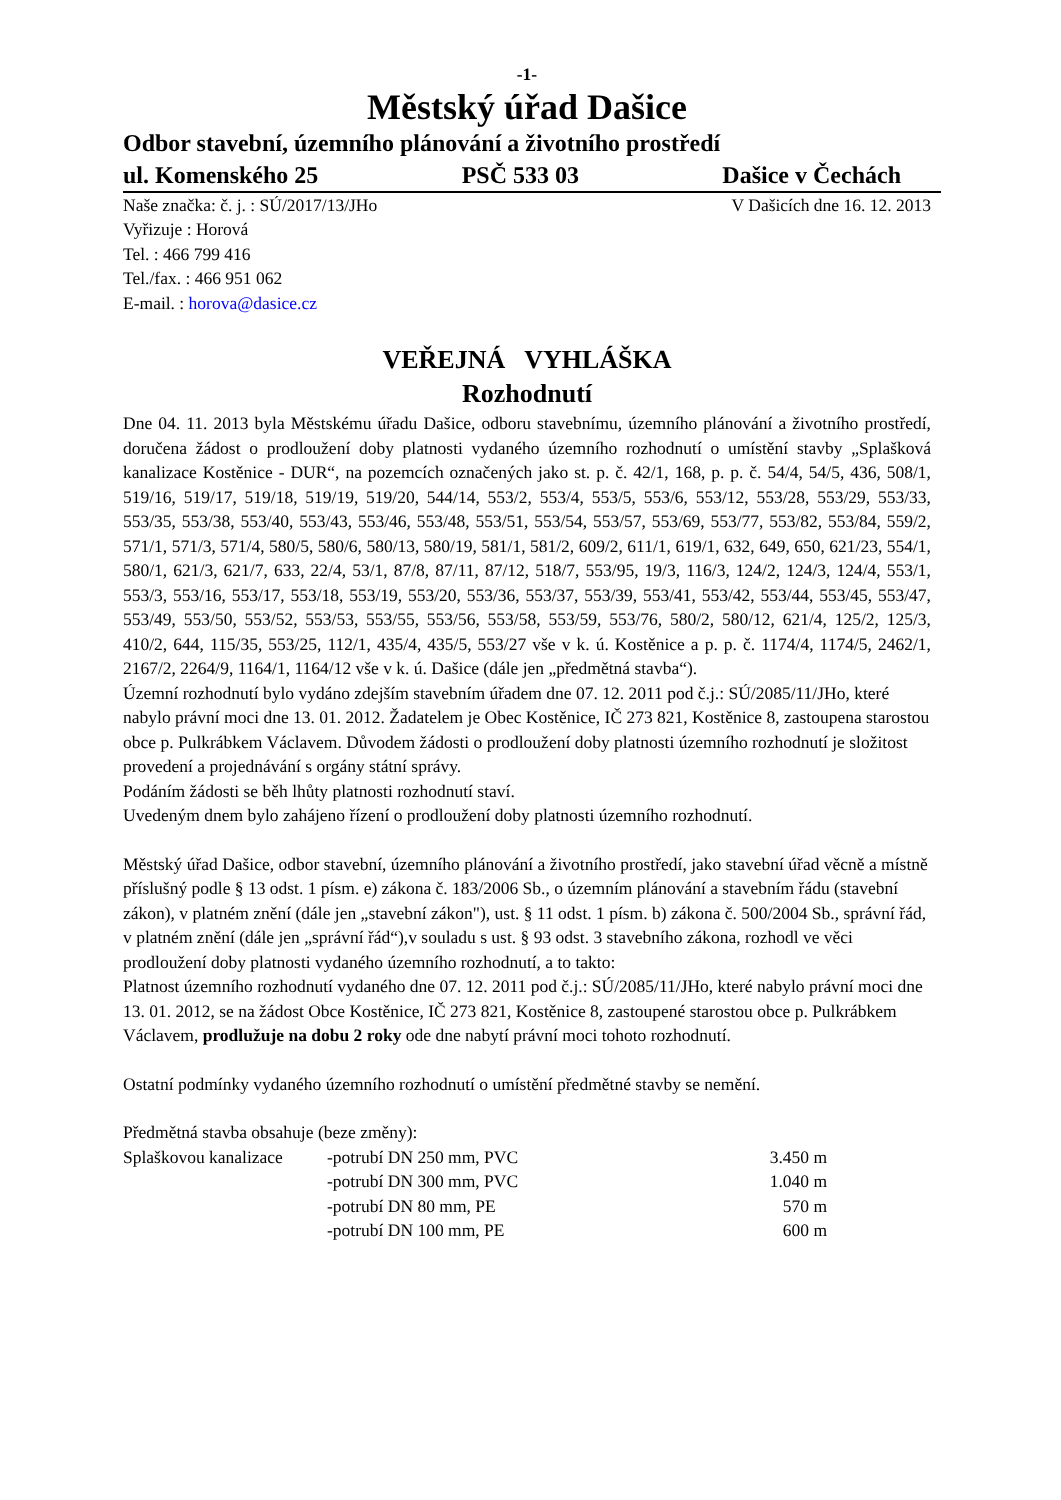-1-
Městský úřad Dašice
Odbor stavební, územního plánování a životního prostředí
ul. Komenského 25 PSČ 533 03 Dašice v Čechách
Naše značka: č. j. : SÚ/2017/13/JHo V Dašicích dne 16. 12. 2013
Vyřizuje : Horová
Tel. : 466 799 416
Tel./fax. : 466 951 062
E-mail. : horova@dasice.cz
VEŘEJNÁ VYHLÁŠKA
Rozhodnutí
Dne 04. 11. 2013 byla Městskému úřadu Dašice, odboru stavebnímu, územního plánování a životního prostředí, doručena žádost o prodloužení doby platnosti vydaného územního rozhodnutí o umístění stavby „Splašková kanalizace Kostěnice - DUR“, na pozemcích označených jako st. p. č. 42/1, 168, p. p. č. 54/4, 54/5, 436, 508/1, 519/16, 519/17, 519/18, 519/19, 519/20, 544/14, 553/2, 553/4, 553/5, 553/6, 553/12, 553/28, 553/29, 553/33, 553/35, 553/38, 553/40, 553/43, 553/46, 553/48, 553/51, 553/54, 553/57, 553/69, 553/77, 553/82, 553/84, 559/2, 571/1, 571/3, 571/4, 580/5, 580/6, 580/13, 580/19, 581/1, 581/2, 609/2, 611/1, 619/1, 632, 649, 650, 621/23, 554/1, 580/1, 621/3, 621/7, 633, 22/4, 53/1, 87/8, 87/11, 87/12, 518/7, 553/95, 19/3, 116/3, 124/2, 124/3, 124/4, 553/1, 553/3, 553/16, 553/17, 553/18, 553/19, 553/20, 553/36, 553/37, 553/39, 553/41, 553/42, 553/44, 553/45, 553/47, 553/49, 553/50, 553/52, 553/53, 553/55, 553/56, 553/58, 553/59, 553/76, 580/2, 580/12, 621/4, 125/2, 125/3, 410/2, 644, 115/35, 553/25, 112/1, 435/4, 435/5, 553/27 vše v k. ú. Kostěnice a p. p. č. 1174/4, 1174/5, 2462/1, 2167/2, 2264/9, 1164/1, 1164/12 vše v k. ú. Dašice (dále jen „předmětná stavba“).
Územní rozhodnutí bylo vydáno zdejším stavebním úřadem dne 07. 12. 2011 pod č.j.: SÚ/2085/11/JHo, které nabylo právní moci dne 13. 01. 2012. Žadatelem je Obec Kostěnice, IČ 273 821, Kostěnice 8, zastoupena starostou obce p. Pulkrábkem Václavem. Důvodem žádosti o prodloužení doby platnosti územního rozhodnutí je složitost provedení a projednávání s orgány státní správy.
Podáním žádosti se běh lhůty platnosti rozhodnutí staví.
Uvedeným dnem bylo zahájeno řízení o prodloužení doby platnosti územního rozhodnutí.
Městský úřad Dašice, odbor stavební, územního plánování a životního prostředí, jako stavební úřad věcně a místně příslušný podle § 13 odst. 1 písm. e) zákona č. 183/2006 Sb., o územním plánování a stavebním řádu (stavební zákon), v platném znění (dále jen „stavební zákon"), ust. § 11 odst. 1 písm. b) zákona č. 500/2004 Sb., správní řád, v platném znění (dále jen „správní řád“),v souladu s ust. § 93 odst. 3 stavebního zákona, rozhodl ve věci prodloužení doby platnosti vydaného územního rozhodnutí, a to takto:
Platnost územního rozhodnutí vydaného dne 07. 12. 2011 pod č.j.: SÚ/2085/11/JHo, které nabylo právní moci dne 13. 01. 2012, se na žádost Obce Kostěnice, IČ 273 821, Kostěnice 8, zastoupené starostou obce p. Pulkrábkem Václavem, prodlužuje na dobu 2 roky ode dne nabytí právní moci tohoto rozhodnutí.
Ostatní podmínky vydaného územního rozhodnutí o umístění předmětné stavby se nemění.
Předmětná stavba obsahuje (beze změny):
| Splaškovou kanalizace | -potrubí DN 250 mm, PVC | 3.450 m |
| | -potrubí DN 300 mm, PVC | 1.040 m |
| | -potrubí DN 80 mm, PE | 570 m |
| | -potrubí DN 100 mm, PE | 600 m |